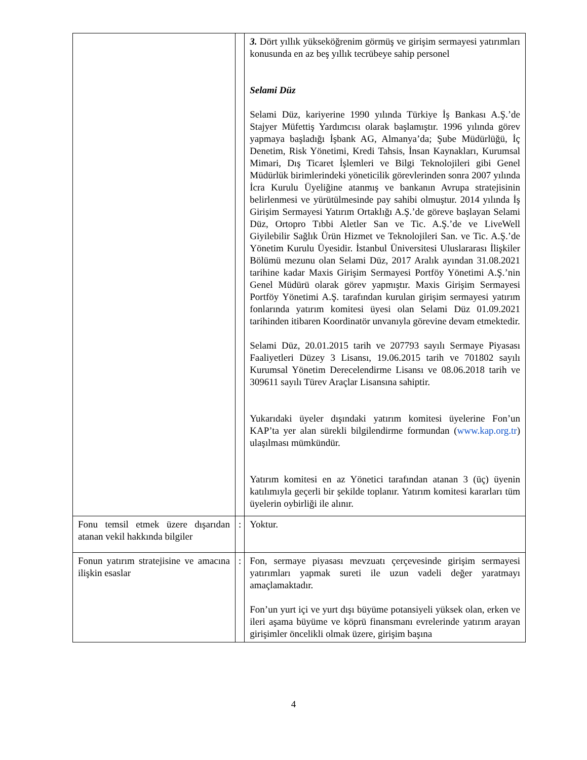| | | 3. Dört yıllık yükseköğrenim görmüş ve girişim sermayesi yatırımları konusunda en az beş yıllık tecrübeye sahip personel Selami Düz Selami Düz, kariyerine 1990 yılında Türkiye İş Bankası A.Ş.’de Stajyer Müfettiş Yardımcısı olarak başlamıştır. 1996 yılında görev yapmaya başladığı İşbank AG, Almanya’da; Şube Müdürlüğü, İç Denetim, Risk Yönetimi, Kredi Tahsis, İnsan Kaynakları, Kurumsal Mimari, Dış Ticaret İşlemleri ve Bilgi Teknolojileri gibi Genel Müdürlük birimlerindeki yöneticilik görevlerinden sonra 2007 yılında İcra Kurulu Üyeliğine atanmış ve bankanın Avrupa stratejisinin belirlenmesi ve yürütülmesinde pay sahibi olmuştur. 2014 yılında İş Girişim Sermayesi Yatırım Ortaklığı A.Ş.’de göreve başlayan Selami Düz, Ortopro Tıbbi Aletler San ve Tic. A.Ş.’de ve LiveWell Giyilebilir Sağlık Ürün Hizmet ve Teknolojileri San. ve Tic. A.Ş.’de Yönetim Kurulu Üyesidir. İstanbul Üniversitesi Uluslararası İlişkiler Bölümü mezunu olan Selami Düz, 2017 Aralık ayından 31.08.2021 tarihine kadar Maxis Girişim Sermayesi Portföy Yönetimi A.Ş.’nin Genel Müdürü olarak görev yapmıştır. Maxis Girişim Sermayesi Portföy Yönetimi A.Ş. tarafından kurulan girişim sermayesi yatırım fonlarında yatırım komitesi üyesi olan Selami Düz 01.09.2021 tarihinden itibaren Koordinatör unvanıyla görevine devam etmektedir. Selami Düz, 20.01.2015 tarih ve 207793 sayılı Sermaye Piyasası Faaliyetleri Düzey 3 Lisansı, 19.06.2015 tarih ve 701802 sayılı Kurumsal Yönetim Derecelendirme Lisansı ve 08.06.2018 tarih ve 309611 sayılı Türev Araçlar Lisansına sahiptir. Yukarıdaki üyeler dışındaki yatırım komitesi üyelerine Fon’un KAP’ta yer alan sürekli bilgilendirme formundan ( www.kap.org.tr ) ulaşılması mümkündür. Yatırım komitesi en az Yönetici tarafından atanan 3 (üç) üyenin katılımıyla geçerli bir şekilde toplanır. Yatırım komitesi kararları tüm üyelerin oybirliği ile alınır. |
| Fonu temsil etmek üzere dışarıdan atanan vekil hakkında bilgiler | : | Yoktur. |
| Fonun yatırım stratejisine ve amacına ilişkin esaslar | : | Fon, sermaye piyasası mevzuatı çerçevesinde girişim sermayesi yatırımları yapmak sureti ile uzun vadeli değer yaratmayı amaçlamaktadır. Fon’un yurt içi ve yurt dışı büyüme potansiyeli yüksek olan, erken ve ileri aşama büyüme ve köprü finansmanı evrelerinde yatırım arayan girişimler öncelikli olmak üzere, girişim başına |
4